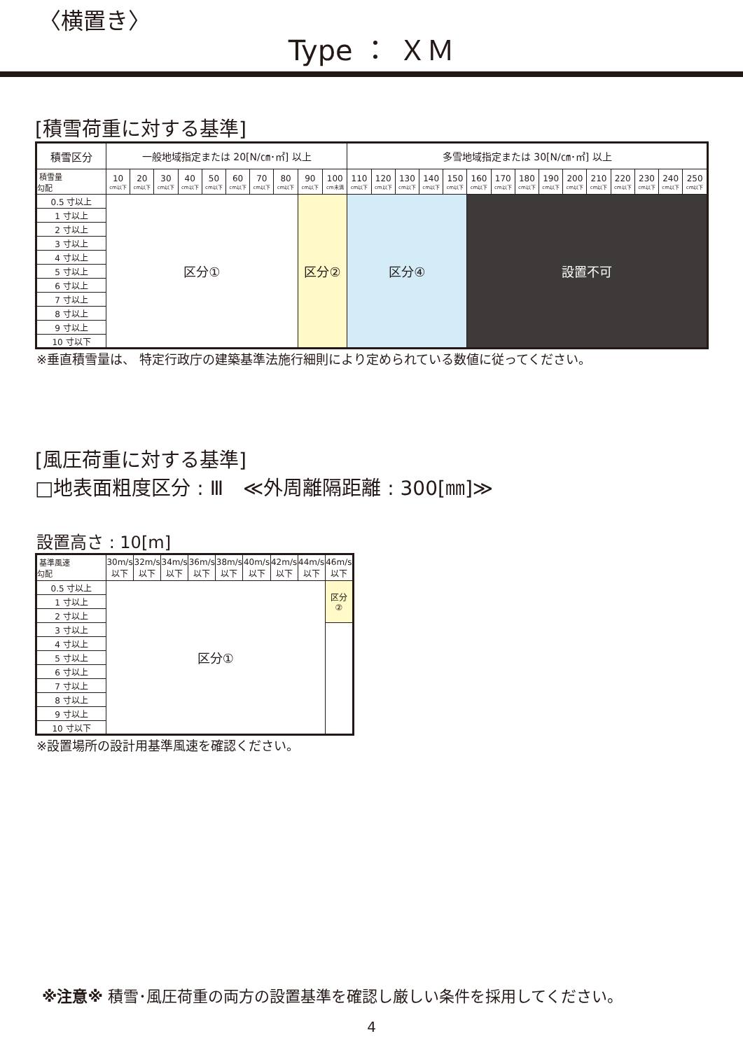〈横置き〉
Type ： ＸＭ
[積雪荷重に対する基準]
| 積雪区分 | 一般地域指定または 20[N/㎝･㎡] 以上 | | | | | | | | | | 多雪地域指定または 30[N/㎝･㎡] 以上 | | | | | | | | | | | | | | |
| --- | --- | --- | --- | --- | --- | --- | --- | --- | --- | --- | --- | --- | --- | --- | --- | --- | --- | --- | --- | --- | --- | --- | --- | --- | --- |
| 積雪量 勾配 | 10 cm以下 | 20 cm以下 | 30 cm以下 | 40 cm以下 | 50 cm以下 | 60 cm以下 | 70 cm以下 | 80 cm以下 | 90 cm以下 | 100 cm未満 | 110 cm以下 | 120 cm以下 | 130 cm以下 | 140 cm以下 | 150 cm以下 | 160 cm以下 | 170 cm以下 | 180 cm以下 | 190 cm以下 | 200 cm以下 | 210 cm以下 | 220 cm以下 | 230 cm以下 | 240 cm以下 | 250 cm以下 |
| 0.5 寸以上 | 区分① | | | | | | | | 区分② | | 区分④ | | | | | 設置不可 | | | | | | | | | |
| 1 寸以上 | | | | | | | | | | | | | | | | | | | | | | | | | |
| 2 寸以上 | | | | | | | | | | | | | | | | | | | | | | | | | |
| 3 寸以上 | | | | | | | | | | | | | | | | | | | | | | | | | |
| 4 寸以上 | | | | | | | | | | | | | | | | | | | | | | | | | |
| 5 寸以上 | | | | | | | | | | | | | | | | | | | | | | | | | |
| 6 寸以上 | | | | | | | | | | | | | | | | | | | | | | | | | |
| 7 寸以上 | | | | | | | | | | | | | | | | | | | | | | | | | |
| 8 寸以上 | | | | | | | | | | | | | | | | | | | | | | | | | |
| 9 寸以上 | | | | | | | | | | | | | | | | | | | | | | | | | |
| 10 寸以下 | | | | | | | | | | | | | | | | | | | | | | | | | |
※垂直積雪量は、 特定行政庁の建築基準法施行細則により定められている数値に従ってください。
[風圧荷重に対する基準]
□地表面粗度区分 : Ⅲ　≪外周離隔距離 : 300[㎜]≫
設置高さ : 10[m]
| 基準風速 勾配 | 30m/s 以下 | 32m/s 以下 | 34m/s 以下 | 36m/s 以下 | 38m/s 以下 | 40m/s 以下 | 42m/s 以下 | 44m/s 以下 | 46m/s 以下 |
| --- | --- | --- | --- | --- | --- | --- | --- | --- | --- |
| 0.5 寸以上 | 区分① | | | | | | | | 区分 ② |
| 1 寸以上 | | | | | | | | | |
| 2 寸以上 | | | | | | | | | |
| 3 寸以上 | | | | | | | | | |
| 4 寸以上 | | | | | | | | | |
| 5 寸以上 | | | | | | | | | |
| 6 寸以上 | | | | | | | | | |
| 7 寸以上 | | | | | | | | | |
| 8 寸以上 | | | | | | | | | |
| 9 寸以上 | | | | | | | | | |
| 10 寸以下 | | | | | | | | | |
※設置場所の設計用基準風速を確認ください。
※注意※ 積雪･風圧荷重の両方の設置基準を確認し厳しい条件を採用してください。
4